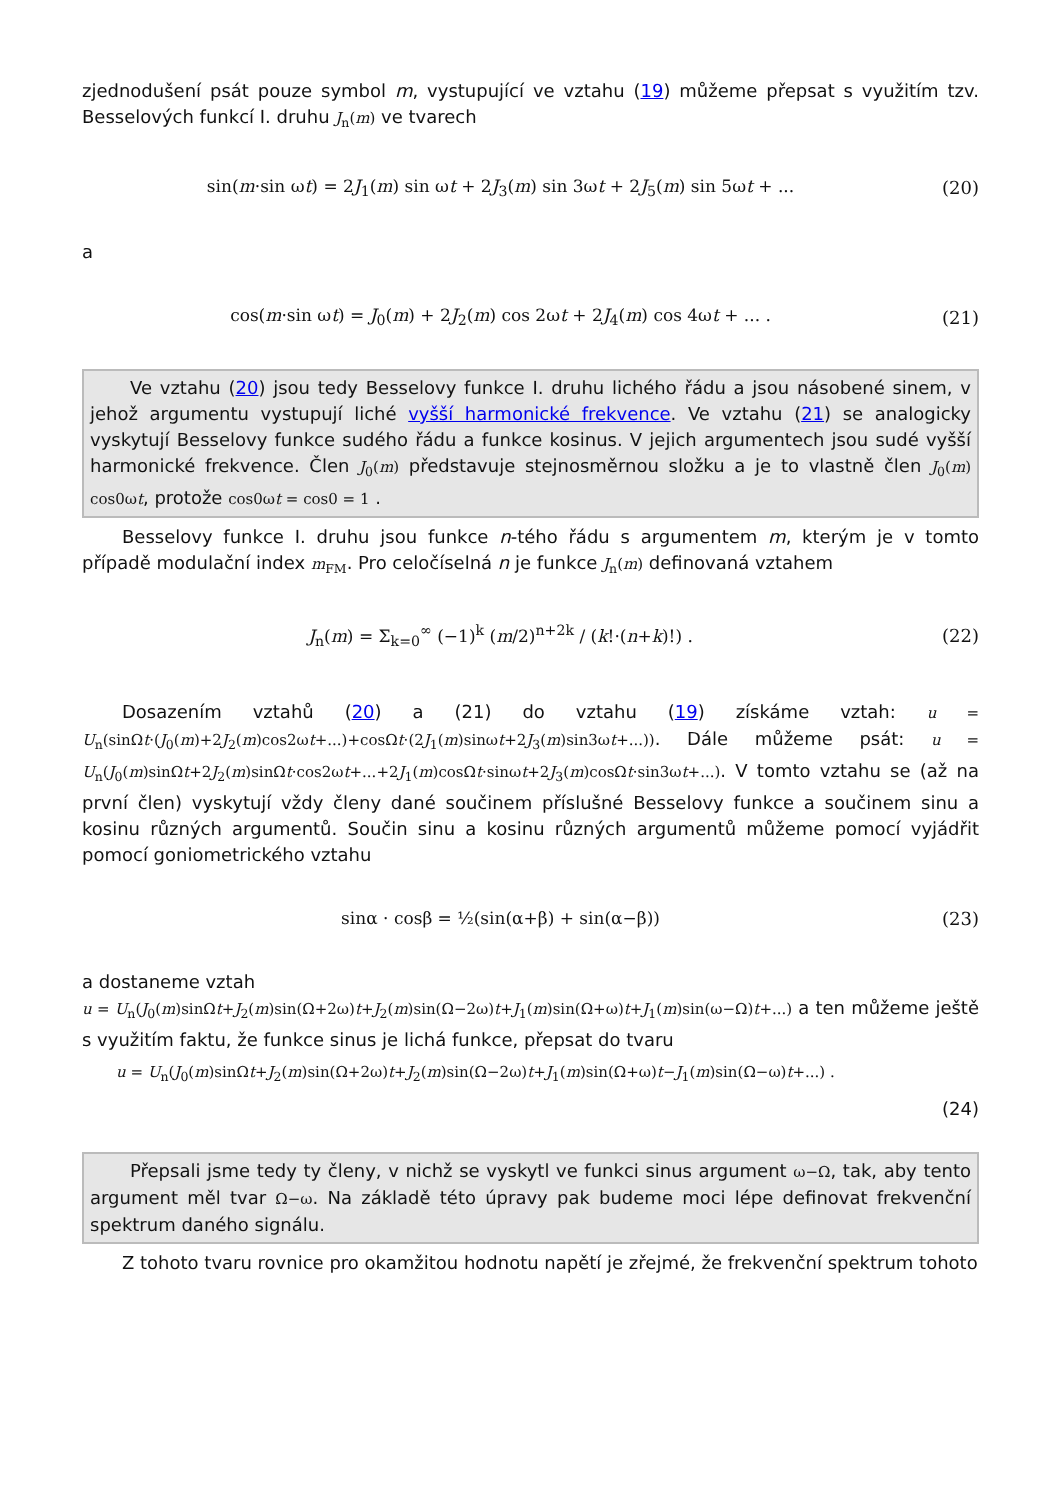zjednodušení psát pouze symbol m, vystupující ve vztahu (19) můžeme přepsat s využitím tzv. Besselových funkcí I. druhu J<sub>n</sub>(m) ve tvarech
sin(m·sin ωt) = 2J<sub>1</sub>(m) sin ωt + 2J<sub>3</sub>(m) sin 3ωt + 2J<sub>5</sub>(m) sin 5ωt + ...
(20)
a
cos(m·sin ωt) = J<sub>0</sub>(m) + 2J<sub>2</sub>(m) cos 2ωt + 2J<sub>4</sub>(m) cos 4ωt + ... .
(21)
Ve vztahu (20) jsou tedy Besselovy funkce I. druhu lichého řádu a jsou násobené sinem, v jehož argumentu vystupují liché vyšší harmonické frekvence. Ve vztahu (21) se analogicky vyskytují Besselovy funkce sudého řádu a funkce kosinus. V jejich argumentech jsou sudé vyšší harmonické frekvence. Člen J<sub>0</sub>(m) představuje stejnosměrnou složku a je to vlastně člen J<sub>0</sub>(m) cos0ωt, protože cos0ωt = cos0 = 1 .
Besselovy funkce I. druhu jsou funkce n-tého řádu s argumentem m, kterým je v tomto případě modulační index m<sub>FM</sub>. Pro celočíselná n je funkce J<sub>n</sub>(m) definovaná vztahem
J<sub>n</sub>(m) = Σ<sub>k=0</sub><sup>∞</sup> (−1)<sup>k</sup> (m/2)<sup>n+2k</sup> / (k!·(n+k)!) .
(22)
Dosazením vztahů (20) a (21) do vztahu (19) získáme vztah: u = U<sub>n</sub>(sinΩt·(J<sub>0</sub>(m)+2J<sub>2</sub>(m)cos2ωt+...)+cosΩt·(2J<sub>1</sub>(m)sinωt+2J<sub>3</sub>(m)sin3ωt+...)). Dále můžeme psát: u = U<sub>n</sub>(J<sub>0</sub>(m)sinΩt+2J<sub>2</sub>(m)sinΩt·cos2ωt+...+2J<sub>1</sub>(m)cosΩt·sinωt+2J<sub>3</sub>(m)cosΩt·sin3ωt+...). V tomto vztahu se (až na první člen) vyskytují vždy členy dané součinem příslušné Besselovy funkce a součinem sinu a kosinu různých argumentů. Součin sinu a kosinu různých argumentů můžeme pomocí vyjádřit pomocí goniometrického vztahu
sinα · cosβ = ½(sin(α+β) + sin(α−β))
(23)
a dostaneme vztah
u = U<sub>n</sub>(J<sub>0</sub>(m)sinΩt+J<sub>2</sub>(m)sin(Ω+2ω)t+J<sub>2</sub>(m)sin(Ω−2ω)t+J<sub>1</sub>(m)sin(Ω+ω)t+J<sub>1</sub>(m)sin(ω−Ω)t+...) a ten můžeme ještě s využitím faktu, že funkce sinus je lichá funkce, přepsat do tvaru
u = U<sub>n</sub>(J<sub>0</sub>(m)sinΩt+J<sub>2</sub>(m)sin(Ω+2ω)t+J<sub>2</sub>(m)sin(Ω−2ω)t+J<sub>1</sub>(m)sin(Ω+ω)t−J<sub>1</sub>(m)sin(Ω−ω)t+...) .
(24)
Přepsali jsme tedy ty členy, v nichž se vyskytl ve funkci sinus argument ω−Ω, tak, aby tento argument měl tvar Ω−ω. Na základě této úpravy pak budeme moci lépe definovat frekvenční spektrum daného signálu.
Z tohoto tvaru rovnice pro okamžitou hodnotu napětí je zřejmé, že frekvenční spektrum tohoto